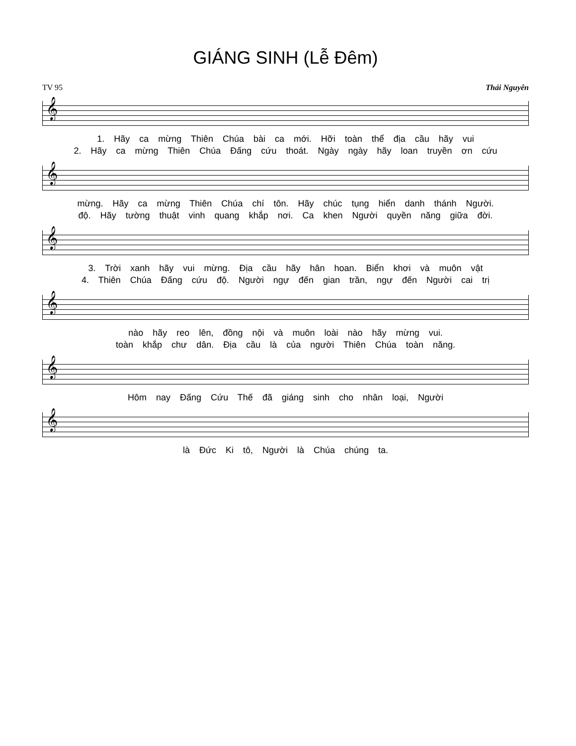GIÁNG SINH (Lễ Đêm)
TV 95 Thái Nguyên
𝄞
1. Hãy ca mừng Thiên Chúa bài ca mới. Hỡi toàn thể địa cầu hãy vui
2. Hãy ca mừng Thiên Chúa Đấng cứu thoát. Ngày ngày hãy loan truyền ơn cứu
𝄞
mừng. Hãy ca mừng Thiên Chúa chí tôn. Hãy chúc tụng hiển danh thánh Người.
độ. Hãy tường thuật vinh quang khắp nơi. Ca khen Người quyền năng giữa đời.
𝄞
3. Trời xanh hãy vui mừng. Địa cầu hãy hân hoan. Biển khơi và muôn vật
4. Thiên Chúa Đấng cứu độ. Người ngự đến gian trần, ngự đến Người cai trị
𝄞
nào hãy reo lên, đồng nội và muôn loài nào hãy mừng vui.
toàn khắp chư dân. Địa cầu là của người Thiên Chúa toàn năng.
𝄞
Hôm nay Đấng Cứu Thế đã giáng sinh cho nhân loại, Người
𝄞
là Đức Ki tô, Người là Chúa chúng ta.